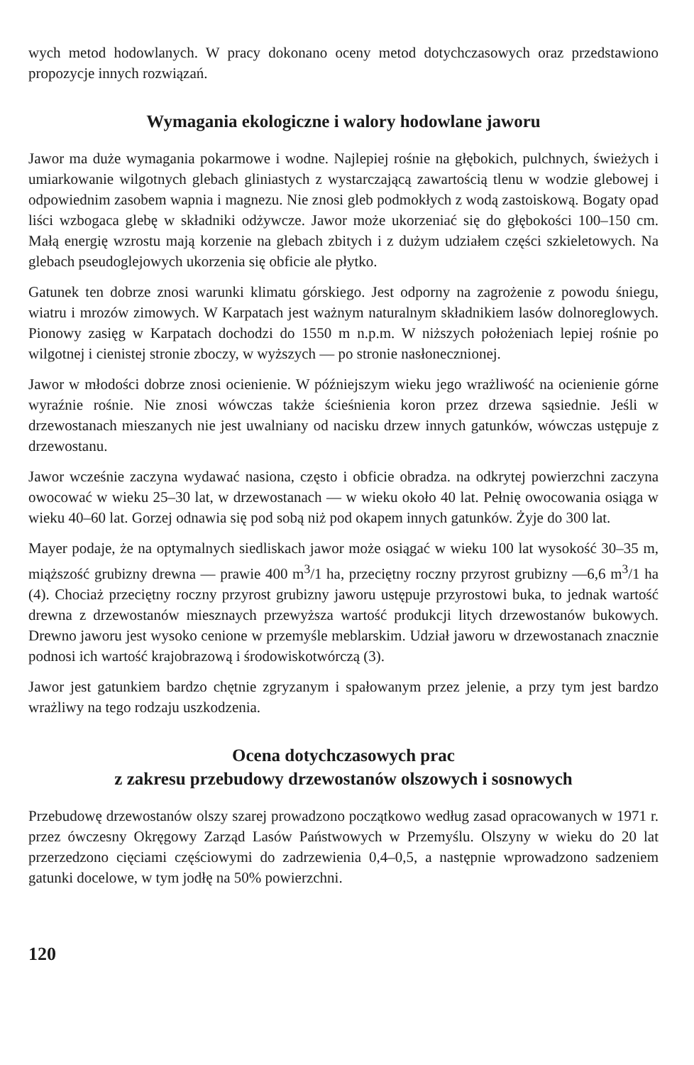wych metod hodowlanych. W pracy dokonano oceny metod dotychczasowych oraz przedstawiono propozycje innych rozwiązań.
Wymagania ekologiczne i walory hodowlane jaworu
Jawor ma duże wymagania pokarmowe i wodne. Najlepiej rośnie na głębokich, pulchnych, świeżych i umiarkowanie wilgotnych glebach gliniastych z wystarczającą zawartością tlenu w wodzie glebowej i odpowiednim zasobem wapnia i magnezu. Nie znosi gleb podmokłych z wodą zastoiskową. Bogaty opad liści wzbogaca glebę w składniki odżywcze. Jawor może ukorzeniać się do głębokości 100–150 cm. Małą energię wzrostu mają korzenie na glebach zbitych i z dużym udziałem części szkieletowych. Na glebach pseudoglejowych ukorzenia się obficie ale płytko.
Gatunek ten dobrze znosi warunki klimatu górskiego. Jest odporny na zagrożenie z powodu śniegu, wiatru i mrozów zimowych. W Karpatach jest ważnym naturalnym składnikiem lasów dolnoreglowych. Pionowy zasięg w Karpatach dochodzi do 1550 m n.p.m. W niższych położeniach lepiej rośnie po wilgotnej i cienistej stronie zboczy, w wyższych — po stronie nasłonecznionej.
Jawor w młodości dobrze znosi ocienienie. W późniejszym wieku jego wrażliwość na ocienienie górne wyraźnie rośnie. Nie znosi wówczas także ścieśnienia koron przez drzewa sąsiednie. Jeśli w drzewostanach mieszanych nie jest uwalniany od nacisku drzew innych gatunków, wówczas ustępuje z drzewostanu.
Jawor wcześnie zaczyna wydawać nasiona, często i obficie obradza. na odkrytej powierzchni zaczyna owocować w wieku 25–30 lat, w drzewostanach — w wieku około 40 lat. Pełnię owocowania osiąga w wieku 40–60 lat. Gorzej odnawia się pod sobą niż pod okapem innych gatunków. Żyje do 300 lat.
Mayer podaje, że na optymalnych siedliskach jawor może osiągać w wieku 100 lat wysokość 30–35 m, miąższość grubizny drewna — prawie 400 m<sup>3</sup>/1 ha, przeciętny roczny przyrost grubizny —6,6 m<sup>3</sup>/1 ha (4). Chociaż przeciętny roczny przyrost grubizny jaworu ustępuje przyrostowi buka, to jednak wartość drewna z drzewostanów miesznaych przewyższa wartość produkcji litych drzewostanów bukowych. Drewno jaworu jest wysoko cenione w przemyśle meblarskim. Udział jaworu w drzewostanach znacznie podnosi ich wartość krajobrazową i środowiskotwórczą (3).
Jawor jest gatunkiem bardzo chętnie zgryzanym i spałowanym przez jelenie, a przy tym jest bardzo wrażliwy na tego rodzaju uszkodzenia.
Ocena dotychczasowych prac
z zakresu przebudowy drzewostanów olszowych i sosnowych
Przebudowę drzewostanów olszy szarej prowadzono początkowo według zasad opracowanych w 1971 r. przez ówczesny Okręgowy Zarząd Lasów Państwowych w Przemyślu. Olszyny w wieku do 20 lat przerzedzono cięciami częściowymi do zadrzewienia 0,4–0,5, a następnie wprowadzono sadzeniem gatunki docelowe, w tym jodłę na 50% powierzchni.
120